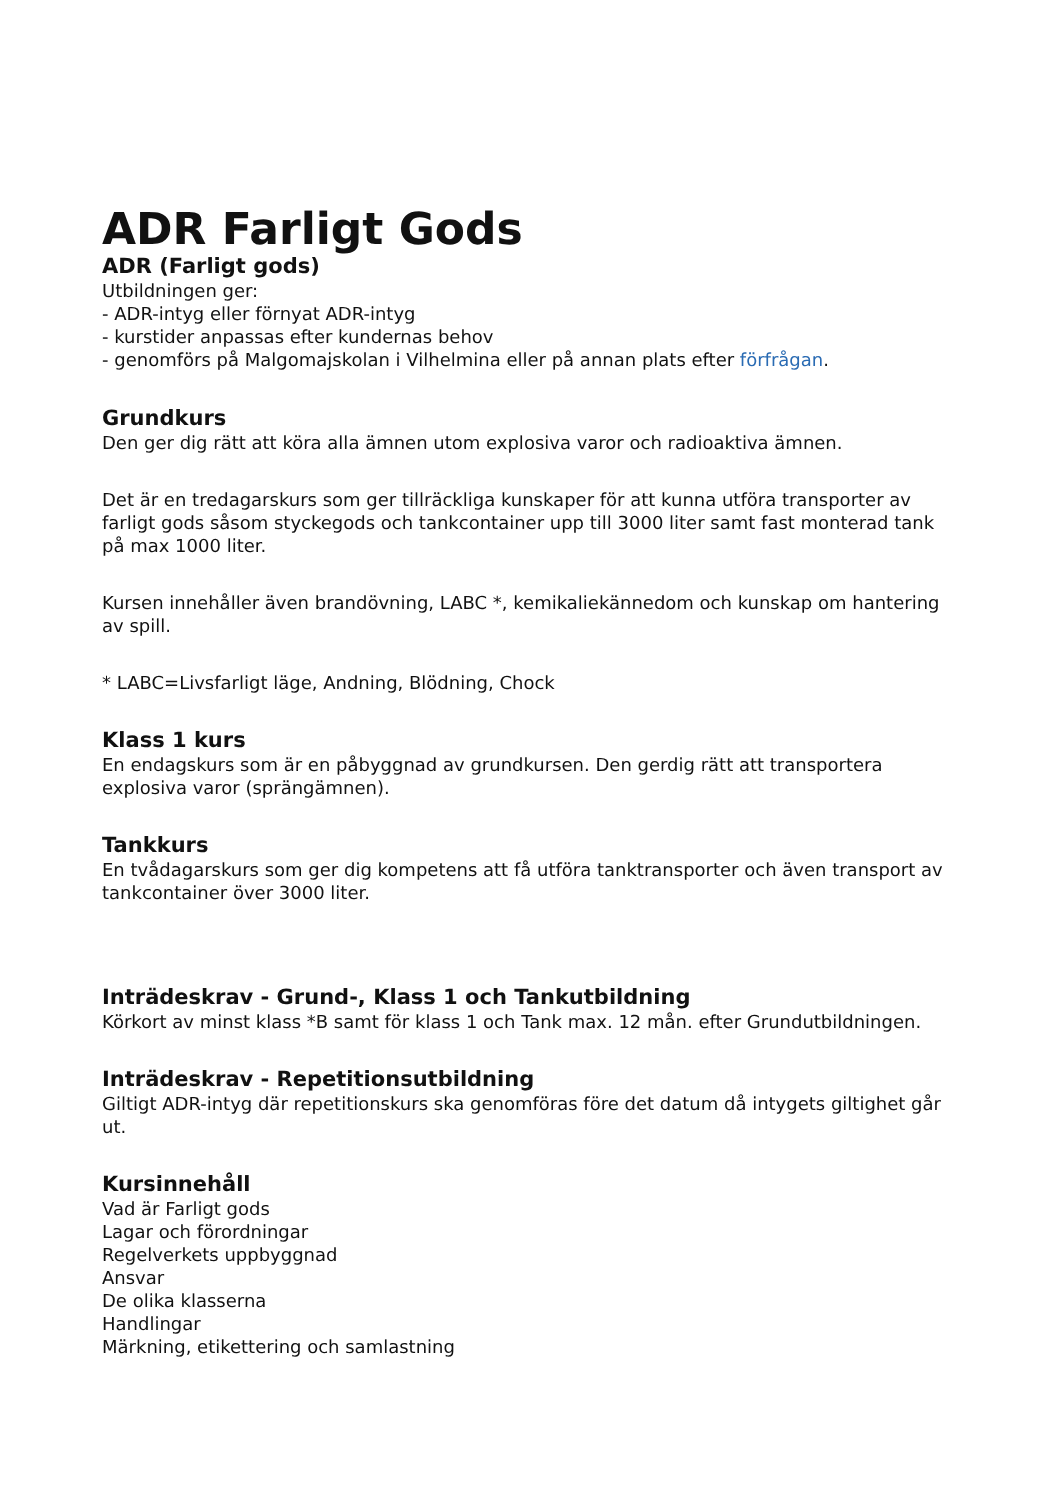ADR Farligt Gods
ADR (Farligt gods)
Utbildningen ger:
- ADR-intyg eller förnyat ADR-intyg
- kurstider anpassas efter kundernas behov
- genomförs på Malgomajskolan i Vilhelmina eller på annan plats efter förfrågan.
Grundkurs
Den ger dig rätt att köra alla ämnen utom explosiva varor och radioaktiva ämnen.
Det är en tredagarskurs som ger tillräckliga kunskaper för att kunna utföra transporter av farligt gods såsom styckegods och tankcontainer upp till 3000 liter samt fast monterad tank på max 1000 liter.
Kursen innehåller även brandövning, LABC *, kemikaliekännedom och kunskap om hantering av spill.
* LABC=Livsfarligt läge, Andning, Blödning, Chock
Klass 1 kurs
En endagskurs som är en påbyggnad av grundkursen. Den gerdig rätt att transportera explosiva varor (sprängämnen).
Tankkurs
En tvådagarskurs som ger dig kompetens att få utföra tanktransporter och även transport av tankcontainer över 3000 liter.
Inträdeskrav - Grund-, Klass 1 och Tankutbildning
Körkort av minst klass *B samt för klass 1 och Tank max. 12 mån. efter Grundutbildningen.
Inträdeskrav - Repetitionsutbildning
Giltigt ADR-intyg där repetitionskurs ska genomföras före det datum då intygets giltighet går ut.
Kursinnehåll
Vad är Farligt gods
Lagar och förordningar
Regelverkets uppbyggnad
Ansvar
De olika klasserna
Handlingar
Märkning, etikettering och samlastning